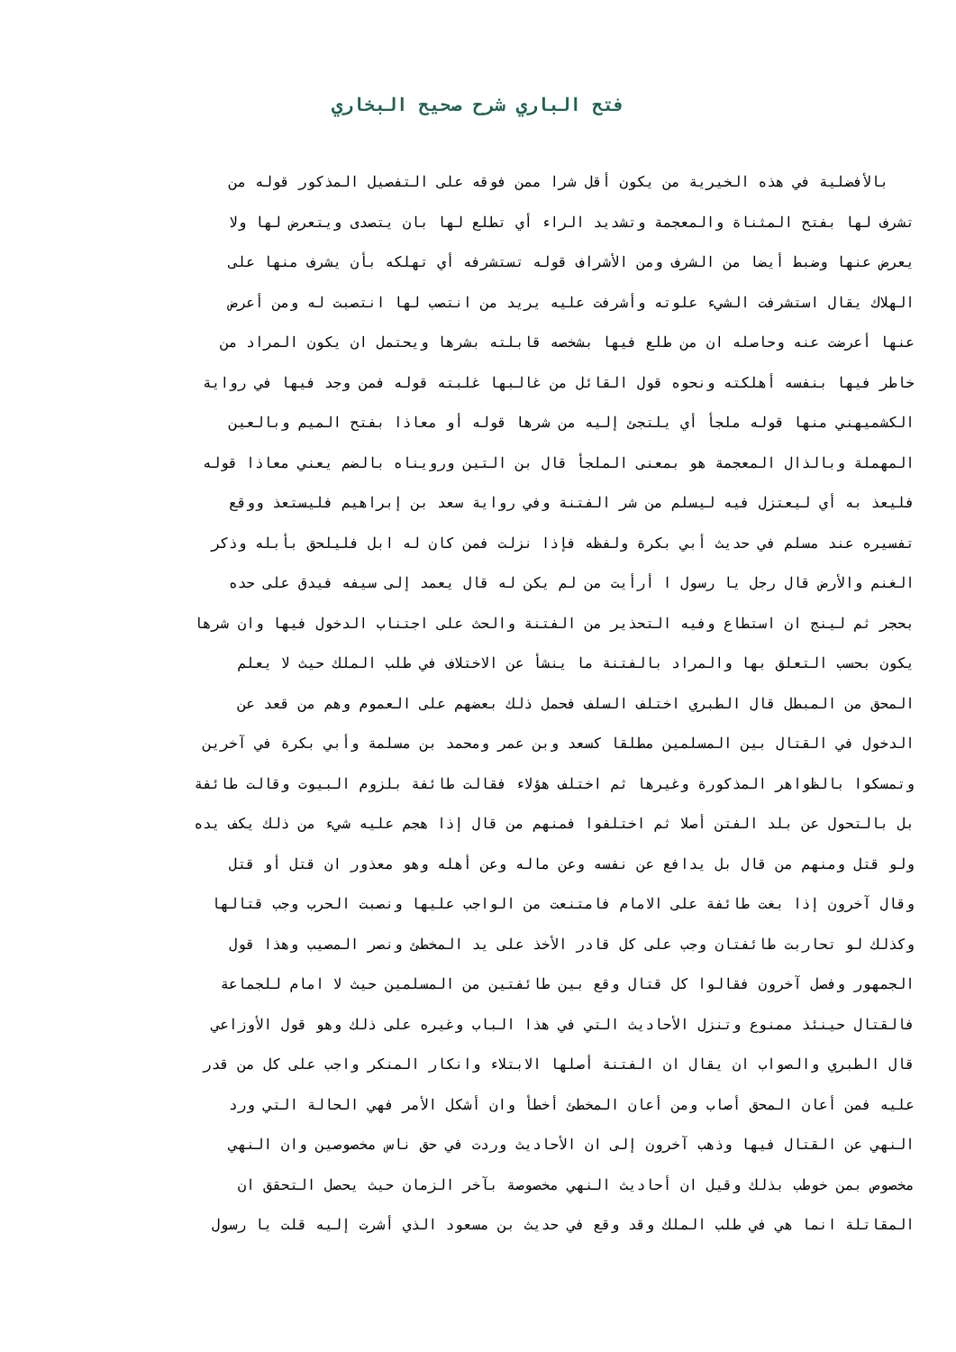فتح الباري شرح صحيح البخاري
بالأفضلية في هذه الخيرية من يكون أقل شرا ممن فوقه على التفصيل المذكور قوله من
تشرف لها بفتح المثناة والمعجمة وتشديد الراء أي تطلع لها بان يتصدى ويتعرض لها ولا
يعرض عنها وضبط أيضا من الشرف ومن الأشراف قوله تستشرفه أي تهلكه بأن يشرف منها على
الهلاك يقال استشرفت الشيء علوته وأشرفت عليه يريد من انتصب لها انتصبت له ومن أعرض
عنها أعرضت عنه وحاصله ان من طلع فيها بشخصه قابلته بشرها ويحتمل ان يكون المراد من
خاطر فيها بنفسه أهلكته ونحوه قول القائل من غالبها غلبته قوله فمن وجد فيها في رواية
الكشميهني منها قوله ملجأ أي يلتجئ إليه من شرها قوله أو معاذا بفتح الميم وبالعين
المهملة وبالذال المعجمة هو بمعنى الملجأ قال بن التين ورويناه بالضم يعني معاذا قوله
فليعذ به أي ليعتزل فيه ليسلم من شر الفتنة وفي رواية سعد بن إبراهيم فليستعذ ووقع
تفسيره عند مسلم في حديث أبي بكرة ولفظه فإذا نزلت فمن كان له ابل فليلحق بأبله وذكر
الغنم والأرض قال رجل يا رسول ا أرأيت من لم يكن له قال يعمد إلى سيفه فيدق على حده
بحجر ثم لينج ان استطاع وفيه التحذير من الفتنة والحث على اجتناب الدخول فيها وان شرها
يكون بحسب التعلق بها والمراد بالفتنة ما ينشأ عن الاختلاف في طلب الملك حيث لا يعلم
المحق من المبطل قال الطبري اختلف السلف فحمل ذلك بعضهم على العموم وهم من قعد عن
الدخول في القتال بين المسلمين مطلقا كسعد وبن عمر ومحمد بن مسلمة وأبي بكرة في آخرين
وتمسكوا بالظواهر المذكورة وغيرها ثم اختلف هؤلاء فقالت طائفة بلزوم البيوت وقالت طائفة
بل بالتحول عن بلد الفتن أصلا ثم اختلفوا فمنهم من قال إذا هجم عليه شيء من ذلك يكف يده
ولو قتل ومنهم من قال بل يدافع عن نفسه وعن ماله وعن أهله وهو معذور ان قتل أو قتل
وقال آخرون إذا بغت طائفة على الامام فامتنعت من الواجب عليها ونصبت الحرب وجب قتالها
وكذلك لو تحاربت طائفتان وجب على كل قادر الأخذ على يد المخطئ ونصر المصيب وهذا قول
الجمهور وفصل آخرون فقالوا كل قتال وقع بين طائفتين من المسلمين حيث لا امام للجماعة
فالقتال حينئذ ممنوع وتنزل الأحاديث التي في هذا الباب وغيره على ذلك وهو قول الأوزاعي
قال الطبري والصواب ان يقال ان الفتنة أصلها الابتلاء وانكار المنكر واجب على كل من قدر
عليه فمن أعان المحق أصاب ومن أعان المخطئ أخطأ وان أشكل الأمر فهي الحالة التي ورد
النهي عن القتال فيها وذهب آخرون إلى ان الأحاديث وردت في حق ناس مخصوصين وان النهي
مخصوص بمن خوطب بذلك وقيل ان أحاديث النهي مخصوصة بآخر الزمان حيث يحصل التحقق ان
المقاتلة انما هي في طلب الملك وقد وقع في حديث بن مسعود الذي أشرت إليه قلت يا رسول